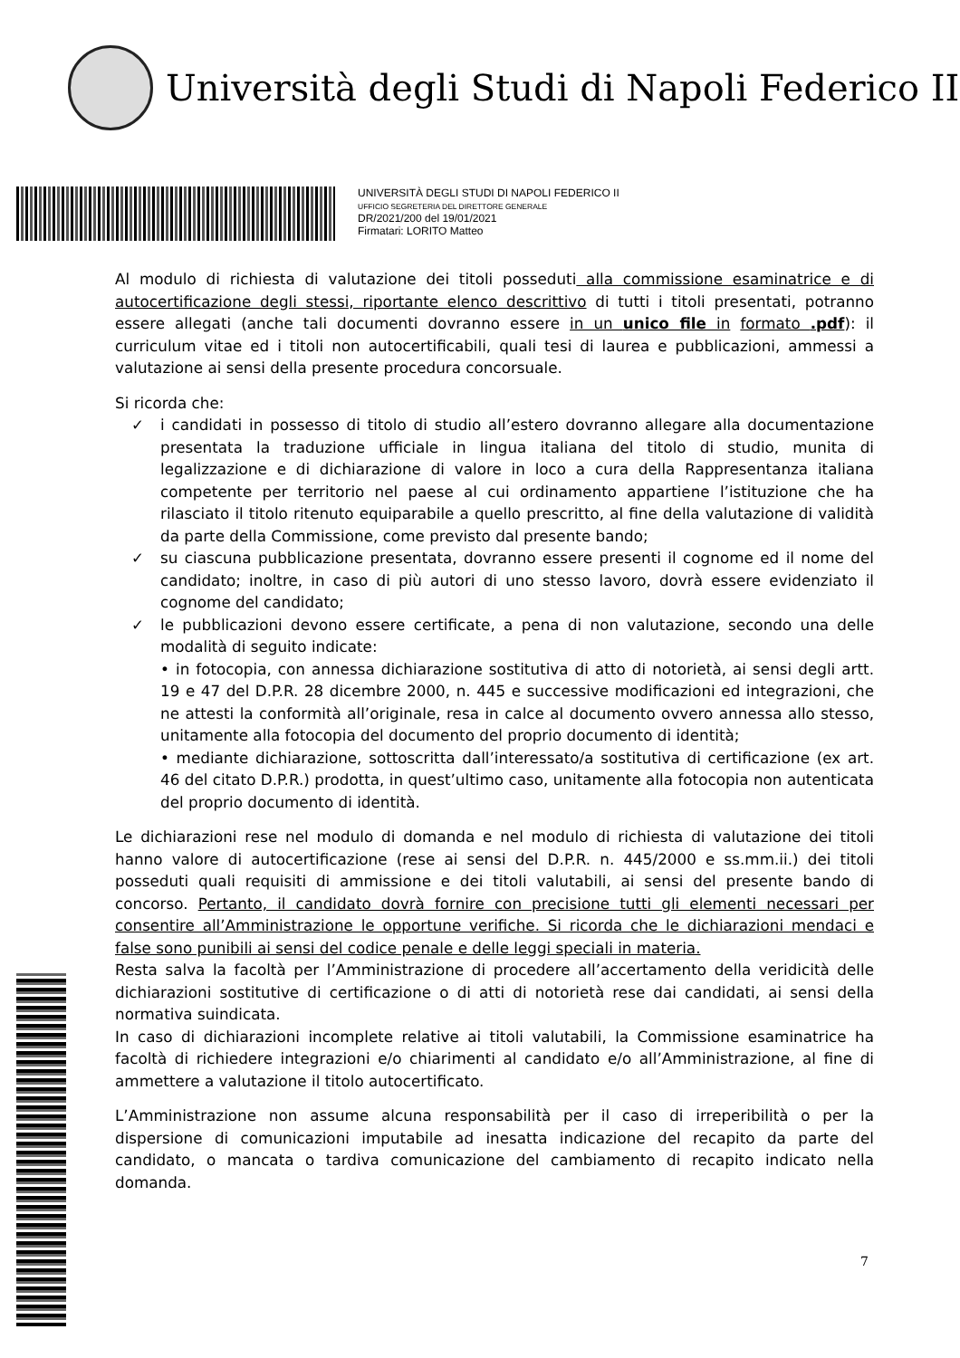Università degli Studi di Napoli Federico II
UNIVERSITÀ DEGLI STUDI DI NAPOLI FEDERICO II
UFFICIO SEGRETERIA DEL DIRETTORE GENERALE
DR/2021/200 del 19/01/2021
Firmatari: LORITO Matteo
Al modulo di richiesta di valutazione dei titoli posseduti alla commissione esaminatrice e di autocertificazione degli stessi, riportante elenco descrittivo di tutti i titoli presentati, potranno essere allegati (anche tali documenti dovranno essere in un unico file in formato .pdf): il curriculum vitae ed i titoli non autocertificabili, quali tesi di laurea e pubblicazioni, ammessi a valutazione ai sensi della presente procedura concorsuale.
Si ricorda che:
✓ i candidati in possesso di titolo di studio all’estero dovranno allegare alla documentazione presentata la traduzione ufficiale in lingua italiana del titolo di studio, munita di legalizzazione e di dichiarazione di valore in loco a cura della Rappresentanza italiana competente per territorio nel paese al cui ordinamento appartiene l’istituzione che ha rilasciato il titolo ritenuto equiparabile a quello prescritto, al fine della valutazione di validità da parte della Commissione, come previsto dal presente bando;
✓ su ciascuna pubblicazione presentata, dovranno essere presenti il cognome ed il nome del candidato; inoltre, in caso di più autori di uno stesso lavoro, dovrà essere evidenziato il cognome del candidato;
✓ le pubblicazioni devono essere certificate, a pena di non valutazione, secondo una delle modalità di seguito indicate:
• in fotocopia, con annessa dichiarazione sostitutiva di atto di notorietà, ai sensi degli artt. 19 e 47 del D.P.R. 28 dicembre 2000, n. 445 e successive modificazioni ed integrazioni, che ne attesti la conformità all’originale, resa in calce al documento ovvero annessa allo stesso, unitamente alla fotocopia del documento del proprio documento di identità;
• mediante dichiarazione, sottoscritta dall’interessato/a sostitutiva di certificazione (ex art. 46 del citato D.P.R.) prodotta, in quest’ultimo caso, unitamente alla fotocopia non autenticata del proprio documento di identità.
Le dichiarazioni rese nel modulo di domanda e nel modulo di richiesta di valutazione dei titoli hanno valore di autocertificazione (rese ai sensi del D.P.R. n. 445/2000 e ss.mm.ii.) dei titoli posseduti quali requisiti di ammissione e dei titoli valutabili, ai sensi del presente bando di concorso. Pertanto, il candidato dovrà fornire con precisione tutti gli elementi necessari per consentire all’Amministrazione le opportune verifiche. Si ricorda che le dichiarazioni mendaci e false sono punibili ai sensi del codice penale e delle leggi speciali in materia.
Resta salva la facoltà per l’Amministrazione di procedere all’accertamento della veridicità delle dichiarazioni sostitutive di certificazione o di atti di notorietà rese dai candidati, ai sensi della normativa suindicata.
In caso di dichiarazioni incomplete relative ai titoli valutabili, la Commissione esaminatrice ha facoltà di richiedere integrazioni e/o chiarimenti al candidato e/o all’Amministrazione, al fine di ammettere a valutazione il titolo autocertificato.
L’Amministrazione non assume alcuna responsabilità per il caso di irreperibilità o per la dispersione di comunicazioni imputabile ad inesatta indicazione del recapito da parte del candidato, o mancata o tardiva comunicazione del cambiamento di recapito indicato nella domanda.
7